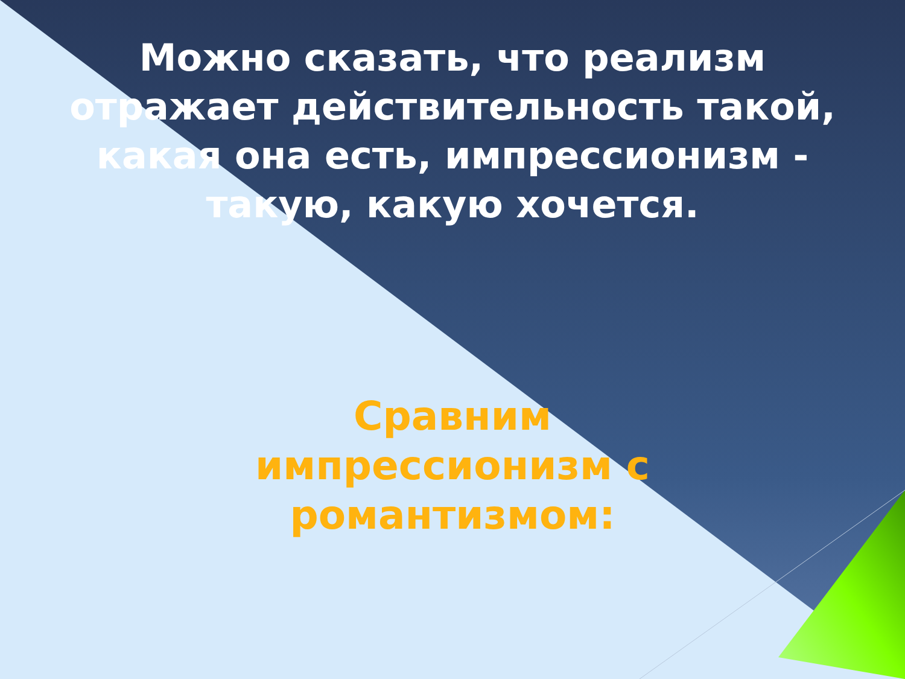Можно сказать, что реализм отражает действительность такой, какая она есть, импрессионизм - такую, какую хочется.
Сравним импрессионизм с романтизмом: